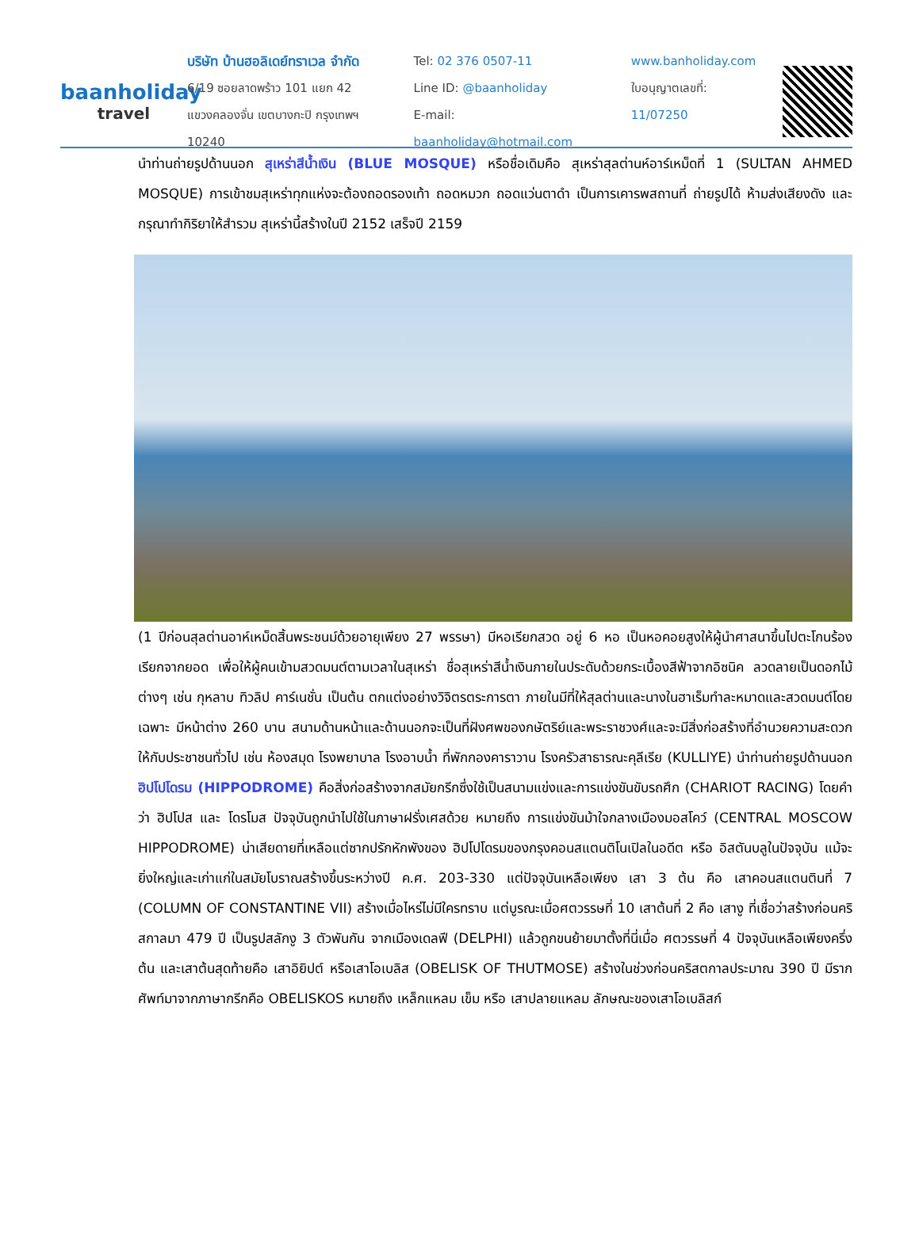baanholiday
travel
บริษัท บ้านฮอลิเดย์ทราเวล จำกัด
6/19 ซอยลาดพร้าว 101 แยก 42
แขวงคลองจั่น เขตบางกะปิ กรุงเทพฯ 10240
Tel: 02 376 0507-11
Line ID: @baanholiday
E-mail: baanholiday@hotmail.com
www.banholiday.com
ใบอนุญาตเลขที่: 11/07250
นำท่านถ่ายรูปด้านนอก สุเหร่าสีน้ำเงิน (BLUE MOSQUE) หรือชื่อเดิมคือ สุเหร่าสุลต่านห์อาร์เหม็ดที่ 1 (SULTAN AHMED MOSQUE) การเข้าชมสุเหร่าทุกแห่งจะต้องถอดรองเท้า ถอดหมวก ถอดแว่นตาดำ เป็นการเคารพสถานที่ ถ่ายรูปได้ ห้ามส่งเสียงดัง และกรุณาทำกิริยาให้สำรวม สุเหร่านี้สร้างในปี 2152 เสร็จปี 2159
(1 ปีก่อนสุลต่านอาห์เหม็ดสิ้นพระชนม์ด้วยอายุเพียง 27 พรรษา) มีหอเรียกสวด อยู่ 6 หอ เป็นหอคอยสูงให้ผู้นำศาสนาขึ้นไปตะโกนร้องเรียกจากยอด เพื่อให้ผู้คนเข้ามสวดมนต์ตามเวลาในสุเหร่า ชื่อสุเหร่าสีน้ำเงินภายในประดับด้วยกระเบื้องสีฟ้าจากอิซนิค ลวดลายเป็นดอกไม้ต่างๆ เช่น กุหลาบ ทิวลิป คาร์เนชั่น เป็นต้น ตกแต่งอย่างวิจิตรตระการตา ภายในมีที่ให้สุลต่านและนางในฮาเร็มทำละหมาดและสวดมนต์โดยเฉพาะ มีหน้าต่าง 260 บาน สนามด้านหน้าและด้านนอกจะเป็นที่ฝังศพของกษัตริย์และพระราชวงศ์และจะมีสิ่งก่อสร้างที่อำนวยความสะดวกให้กับประชาชนทั่วไป เช่น ห้องสมุด โรงพยาบาล โรงอาบน้ำ ที่พักกองคาราวาน โรงครัวสาธารณะคุลีเรีย (KULLIYE) นำท่านถ่ายรูปด้านนอก ฮิปโปโดรม (HIPPODROME) คือสิ่งก่อสร้างจากสมัยกรีกซึ่งใช้เป็นสนามแข่งและการแข่งขันขับรถศึก (CHARIOT RACING) โดยคำว่า ฮิปโปส และ โดรโมส ปัจจุบันถูกนำไปใช้ในภาษาฝรั่งเศสด้วย หมายถึง การแข่งขันม้าใจกลางเมืองมอสโคว์ (CENTRAL MOSCOW HIPPODROME) น่าเสียดายที่เหลือแต่ซากปรักหักพังของ ฮิปโปโดรมของกรุงคอนสแตนติโนเปิลในอดีต หรือ อิสตันบลูในปัจจุบัน แม้จะยิ่งใหญ่และเก่าแก่ในสมัยโบราณสร้างขึ้นระหว่างปี ค.ศ. 203-330 แต่ปัจจุบันเหลือเพียง เสา 3 ต้น คือ เสาคอนสแตนตินที่ 7 (COLUMN OF CONSTANTINE VII) สร้างเมื่อไหร่ไม่มีใครทราบ แต่บูรณะเมื่อศตวรรษที่ 10 เสาต้นที่ 2 คือ เสางู ที่เชื่อว่าสร้างก่อนคริสกาลมา 479 ปี เป็นรูปสลักงู 3 ตัวพันกัน จากเมืองเดลฟี (DELPHI) แล้วถูกขนย้ายมาตั้งที่นี่เมื่อ ศตวรรษที่ 4 ปัจจุบันเหลือเพียงครึ่งต้น และเสาต้นสุดท้ายคือ เสาอิยิปต์ หรือเสาโอเบลิส (OBELISK OF THUTMOSE) สร้างในช่วงก่อนคริสตกาลประมาณ 390 ปี มีรากศัพท์มาจากภาษากรีกคือ OBELISKOS หมายถึง เหล็กแหลม เข็ม หรือ เสาปลายแหลม ลักษณะของเสาโอเบลิสก์